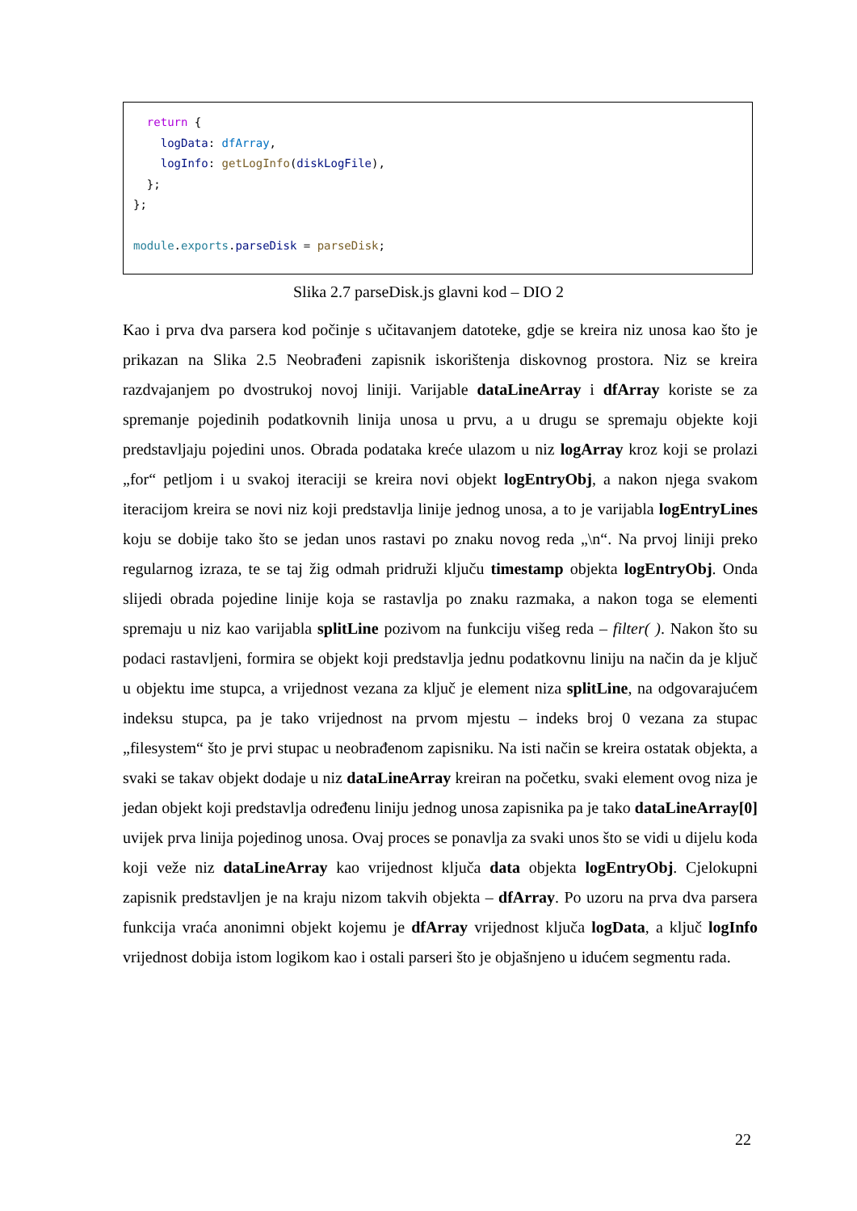return { logData: dfArray, logInfo: getLogInfo(diskLogFile), }; }; module.exports.parseDisk = parseDisk;
Slika 2.7 parseDisk.js glavni kod – DIO 2
Kao i prva dva parsera kod počinje s učitavanjem datoteke, gdje se kreira niz unosa kao što je prikazan na Slika 2.5 Neobrađeni zapisnik iskorištenja diskovnog prostora. Niz se kreira razdvajanjem po dvostrukoj novoj liniji. Varijable dataLineArray i dfArray koriste se za spremanje pojedinih podatkovnih linija unosa u prvu, a u drugu se spremaju objekte koji predstavljaju pojedini unos. Obrada podataka kreće ulazom u niz logArray kroz koji se prolazi „for“ petljom i u svakoj iteraciji se kreira novi objekt logEntryObj, a nakon njega svakom iteracijom kreira se novi niz koji predstavlja linije jednog unosa, a to je varijabla logEntryLines koju se dobije tako što se jedan unos rastavi po znaku novog reda „\n“. Na prvoj liniji preko regularnog izraza, te se taj žig odmah pridruži ključu timestamp objekta logEntryObj. Onda slijedi obrada pojedine linije koja se rastavlja po znaku razmaka, a nakon toga se elementi spremaju u niz kao varijabla splitLine pozivom na funkciju višeg reda – filter( ). Nakon što su podaci rastavljeni, formira se objekt koji predstavlja jednu podatkovnu liniju na način da je ključ u objektu ime stupca, a vrijednost vezana za ključ je element niza splitLine, na odgovarajućem indeksu stupca, pa je tako vrijednost na prvom mjestu – indeks broj 0 vezana za stupac „filesystem“ što je prvi stupac u neobrađenom zapisniku. Na isti način se kreira ostatak objekta, a svaki se takav objekt dodaje u niz dataLineArray kreiran na početku, svaki element ovog niza je jedan objekt koji predstavlja određenu liniju jednog unosa zapisnika pa je tako dataLineArray[0] uvijek prva linija pojedinog unosa. Ovaj proces se ponavlja za svaki unos što se vidi u dijelu koda koji veže niz dataLineArray kao vrijednost ključa data objekta logEntryObj. Cjelokupni zapisnik predstavljen je na kraju nizom takvih objekta – dfArray. Po uzoru na prva dva parsera funkcija vraća anonimni objekt kojemu je dfArray vrijednost ključa logData, a ključ logInfo vrijednost dobija istom logikom kao i ostali parseri što je objašnjeno u idućem segmentu rada.
22